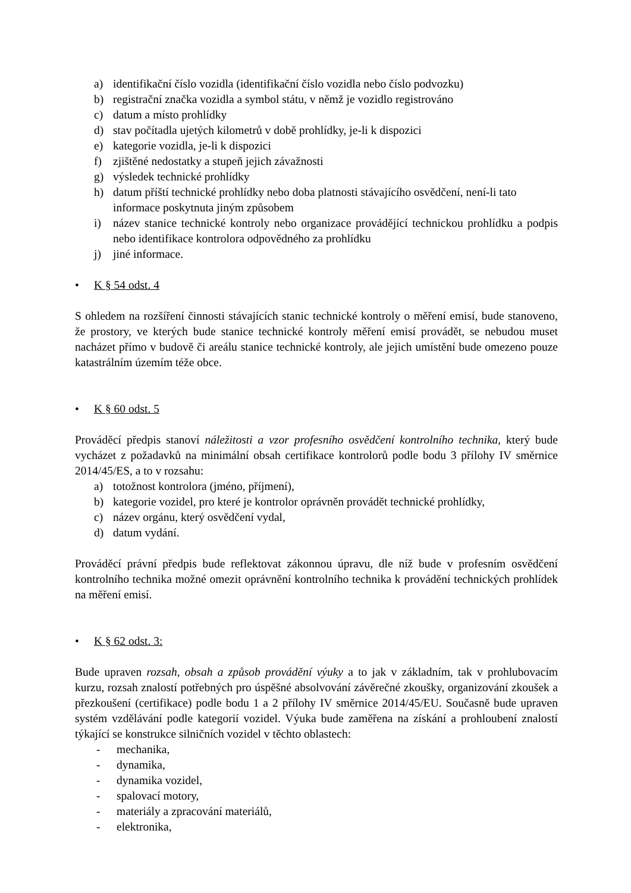a) identifikační číslo vozidla (identifikační číslo vozidla nebo číslo podvozku)
b) registrační značka vozidla a symbol státu, v němž je vozidlo registrováno
c) datum a místo prohlídky
d) stav počítadla ujetých kilometrů v době prohlídky, je-li k dispozici
e) kategorie vozidla, je-li k dispozici
f) zjištěné nedostatky a stupeň jejich závažnosti
g) výsledek technické prohlídky
h) datum příští technické prohlídky nebo doba platnosti stávajícího osvědčení, není-li tato informace poskytnuta jiným způsobem
i) název stanice technické kontroly nebo organizace provádějící technickou prohlídku a podpis nebo identifikace kontrolora odpovědného za prohlídku
j) jiné informace.
• K § 54 odst. 4
S ohledem na rozšíření činnosti stávajících stanic technické kontroly o měření emisí, bude stanoveno, že prostory, ve kterých bude stanice technické kontroly měření emisí provádět, se nebudou muset nacházet přímo v budově či areálu stanice technické kontroly, ale jejich umístění bude omezeno pouze katastrálním územím téže obce.
• K § 60 odst. 5
Prováděcí předpis stanoví náležitosti a vzor profesního osvědčení kontrolního technika, který bude vycházet z požadavků na minimální obsah certifikace kontrolorů podle bodu 3 přílohy IV směrnice 2014/45/ES, a to v rozsahu:
a) totožnost kontrolora (jméno, příjmení),
b) kategorie vozidel, pro které je kontrolor oprávněn provádět technické prohlídky,
c) název orgánu, který osvědčení vydal,
d) datum vydání.
Prováděcí právní předpis bude reflektovat zákonnou úpravu, dle níž bude v profesním osvědčení kontrolního technika možné omezit oprávnění kontrolního technika k provádění technických prohlídek na měření emisí.
• K § 62 odst. 3:
Bude upraven rozsah, obsah a způsob provádění výuky a to jak v základním, tak v prohlubovacím kurzu, rozsah znalostí potřebných pro úspěšné absolvování závěrečné zkoušky, organizování zkoušek a přezkoušení (certifikace) podle bodu 1 a 2 přílohy IV směrnice 2014/45/EU. Současně bude upraven systém vzdělávání podle kategorií vozidel. Výuka bude zaměřena na získání a prohloubení znalostí týkající se konstrukce silničních vozidel v těchto oblastech:
- mechanika,
- dynamika,
- dynamika vozidel,
- spalovací motory,
- materiály a zpracování materiálů,
- elektronika,